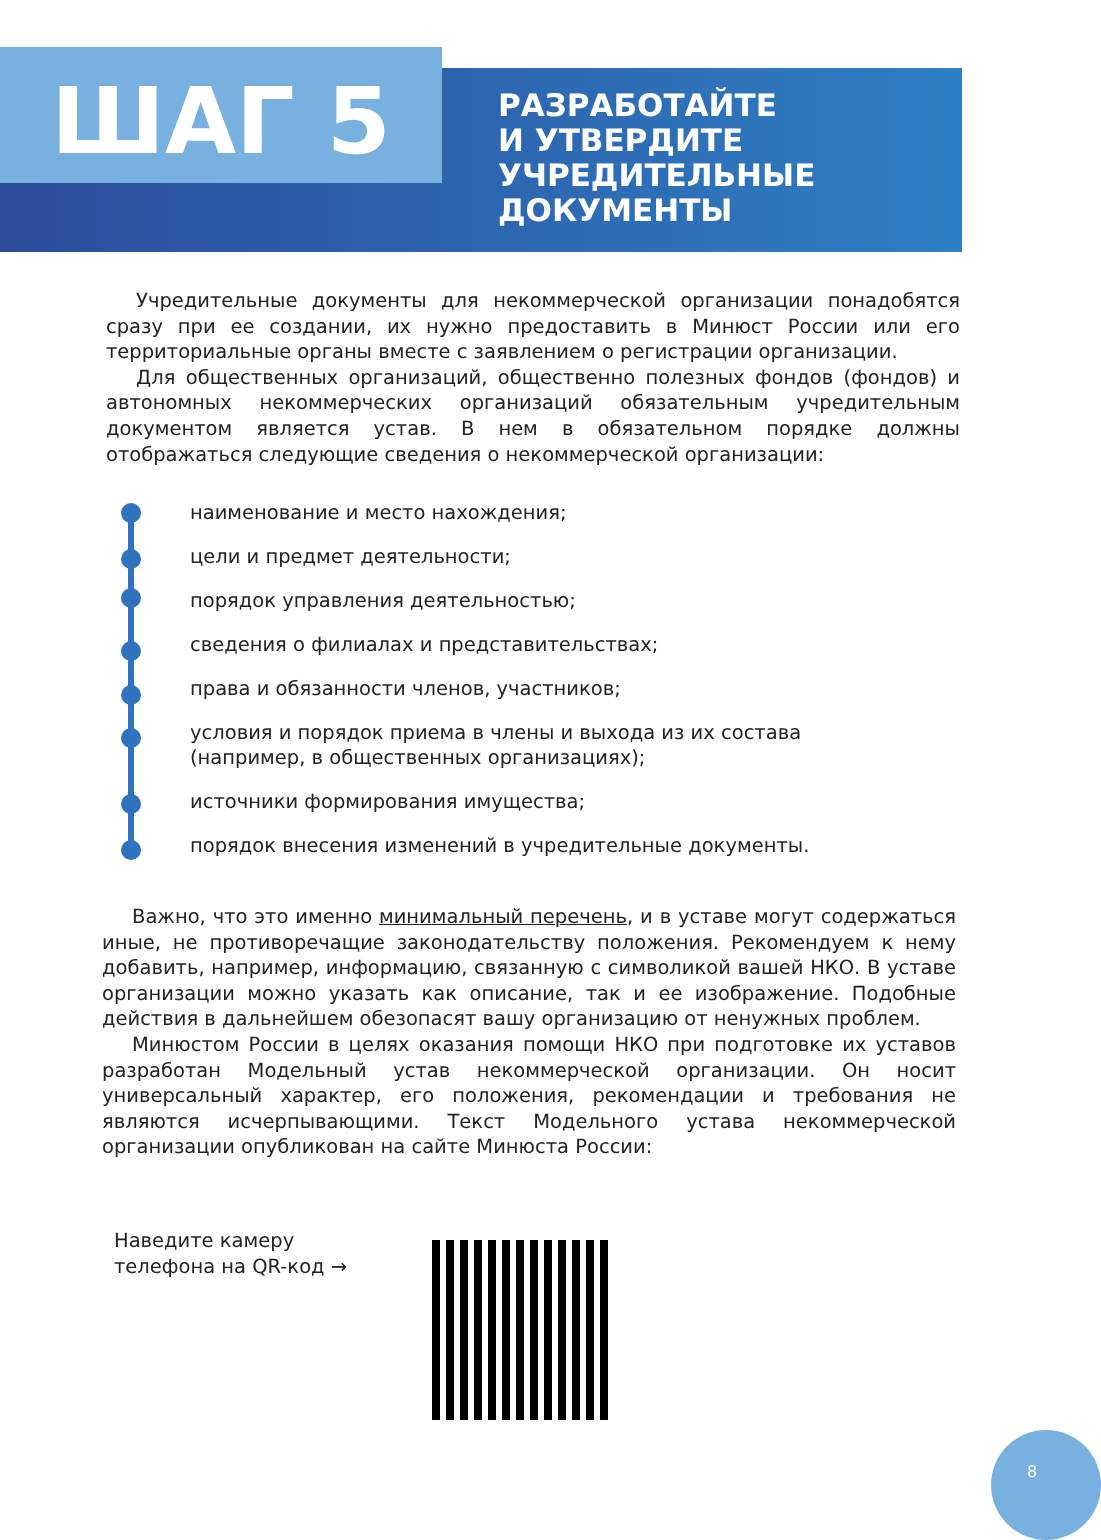ШАГ 5
РАЗРАБОТАЙТЕ
И УТВЕРДИТЕ
УЧРЕДИТЕЛЬНЫЕ
ДОКУМЕНТЫ
Учредительные документы для некоммерческой организации понадобятся сразу при ее создании, их нужно предоставить в Минюст России или его территориальные органы вместе с заявлением о регистрации организации.
Для общественных организаций, общественно полезных фондов (фондов) и автономных некоммерческих организаций обязательным учредительным документом является устав. В нем в обязательном порядке должны отображаться следующие сведения о некоммерческой организации:
наименование и место нахождения;
цели и предмет деятельности;
порядок управления деятельностью;
сведения о филиалах и представительствах;
права и обязанности членов, участников;
условия и порядок приема в члены и выхода из их состава (например, в общественных организациях);
источники формирования имущества;
порядок внесения изменений в учредительные документы.
Важно, что это именно минимальный перечень, и в уставе могут содержаться иные, не противоречащие законодательству положения. Рекомендуем к нему добавить, например, информацию, связанную с символикой вашей НКО. В уставе организации можно указать как описание, так и ее изображение. Подобные действия в дальнейшем обезопасят вашу организацию от ненужных проблем.
Минюстом России в целях оказания помощи НКО при подготовке их уставов разработан Модельный устав некоммерческой организации. Он носит универсальный характер, его положения, рекомендации и требования не являются исчерпывающими. Текст Модельного устава некоммерческой организации опубликован на сайте Минюста России:
Наведите камеру
телефона на QR-код →
8